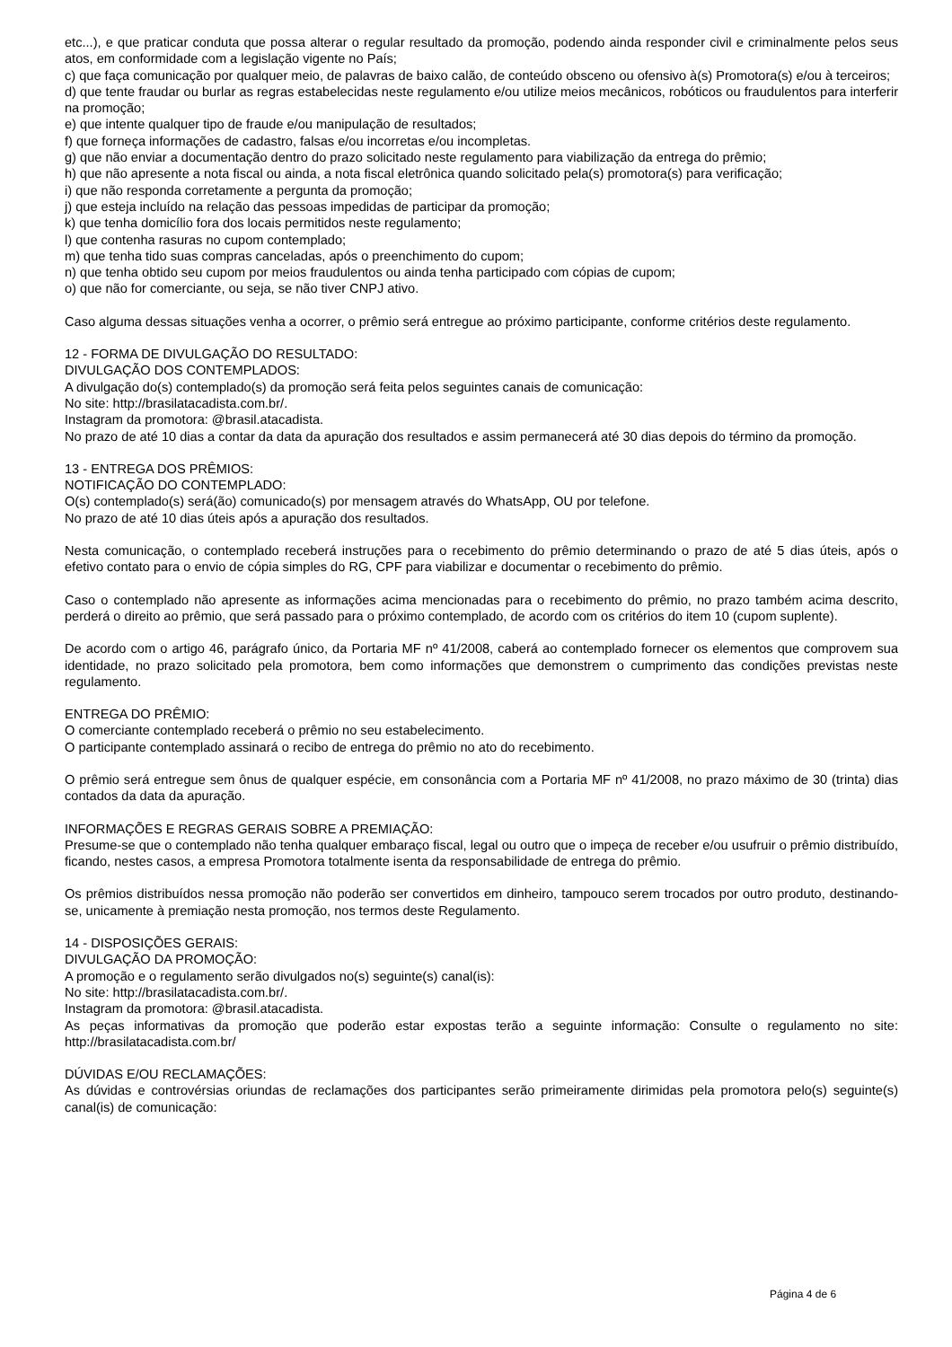etc...), e que praticar conduta que possa alterar o regular resultado da promoção, podendo ainda responder civil e criminalmente pelos seus atos, em conformidade com a legislação vigente no País;
c) que faça comunicação por qualquer meio, de palavras de baixo calão, de conteúdo obsceno ou ofensivo à(s) Promotora(s) e/ou à terceiros;
d) que tente fraudar ou burlar as regras estabelecidas neste regulamento e/ou utilize meios mecânicos, robóticos ou fraudulentos para interferir na promoção;
e) que intente qualquer tipo de fraude e/ou manipulação de resultados;
f) que forneça informações de cadastro, falsas e/ou incorretas e/ou incompletas.
g) que não enviar a documentação dentro do prazo solicitado neste regulamento para viabilização da entrega do prêmio;
h) que não apresente a nota fiscal ou ainda, a nota fiscal eletrônica quando solicitado pela(s) promotora(s) para verificação;
i) que não responda corretamente a pergunta da promoção;
j) que esteja incluído na relação das pessoas impedidas de participar da promoção;
k) que tenha domicílio fora dos locais permitidos neste regulamento;
l) que contenha rasuras no cupom contemplado;
m) que tenha tido suas compras canceladas, após o preenchimento do cupom;
n) que tenha obtido seu cupom por meios fraudulentos ou ainda tenha participado com cópias de cupom;
o) que não for comerciante, ou seja, se não tiver CNPJ ativo.
Caso alguma dessas situações venha a ocorrer, o prêmio será entregue ao próximo participante, conforme critérios deste regulamento.
12 - FORMA DE DIVULGAÇÃO DO RESULTADO:
DIVULGAÇÃO DOS CONTEMPLADOS:
A divulgação do(s) contemplado(s) da promoção será feita pelos seguintes canais de comunicação:
No site: http://brasilatacadista.com.br/.
Instagram da promotora: @brasil.atacadista.
No prazo de até 10 dias a contar da data da apuração dos resultados e assim permanecerá até 30 dias depois do término da promoção.
13 - ENTREGA DOS PRÊMIOS:
NOTIFICAÇÃO DO CONTEMPLADO:
O(s) contemplado(s) será(ão) comunicado(s) por mensagem através do WhatsApp, OU por telefone.
No prazo de até 10 dias úteis após a apuração dos resultados.
Nesta comunicação, o contemplado receberá instruções para o recebimento do prêmio determinando o prazo de até 5 dias úteis, após o efetivo contato para o envio de cópia simples do RG, CPF para viabilizar e documentar o recebimento do prêmio.
Caso o contemplado não apresente as informações acima mencionadas para o recebimento do prêmio, no prazo também acima descrito, perderá o direito ao prêmio, que será passado para o próximo contemplado, de acordo com os critérios do item 10 (cupom suplente).
De acordo com o artigo 46, parágrafo único, da Portaria MF nº 41/2008, caberá ao contemplado fornecer os elementos que comprovem sua identidade, no prazo solicitado pela promotora, bem como informações que demonstrem o cumprimento das condições previstas neste regulamento.
ENTREGA DO PRÊMIO:
O comerciante contemplado receberá o prêmio no seu estabelecimento.
O participante contemplado assinará o recibo de entrega do prêmio no ato do recebimento.
O prêmio será entregue sem ônus de qualquer espécie, em consonância com a Portaria MF nº 41/2008, no prazo máximo de 30 (trinta) dias contados da data da apuração.
INFORMAÇÕES E REGRAS GERAIS SOBRE A PREMIAÇÃO:
Presume-se que o contemplado não tenha qualquer embaraço fiscal, legal ou outro que o impeça de receber e/ou usufruir o prêmio distribuído, ficando, nestes casos, a empresa Promotora totalmente isenta da responsabilidade de entrega do prêmio.
Os prêmios distribuídos nessa promoção não poderão ser convertidos em dinheiro, tampouco serem trocados por outro produto, destinando-se, unicamente à premiação nesta promoção, nos termos deste Regulamento.
14 - DISPOSIÇÕES GERAIS:
DIVULGAÇÃO DA PROMOÇÃO:
A promoção e o regulamento serão divulgados no(s) seguinte(s) canal(is):
No site: http://brasilatacadista.com.br/.
Instagram da promotora: @brasil.atacadista.
As peças informativas da promoção que poderão estar expostas terão a seguinte informação: Consulte o regulamento no site: http://brasilatacadista.com.br/
DÚVIDAS E/OU RECLAMAÇÕES:
As dúvidas e controvérsias oriundas de reclamações dos participantes serão primeiramente dirimidas pela promotora pelo(s) seguinte(s) canal(is) de comunicação:
Página 4 de 6